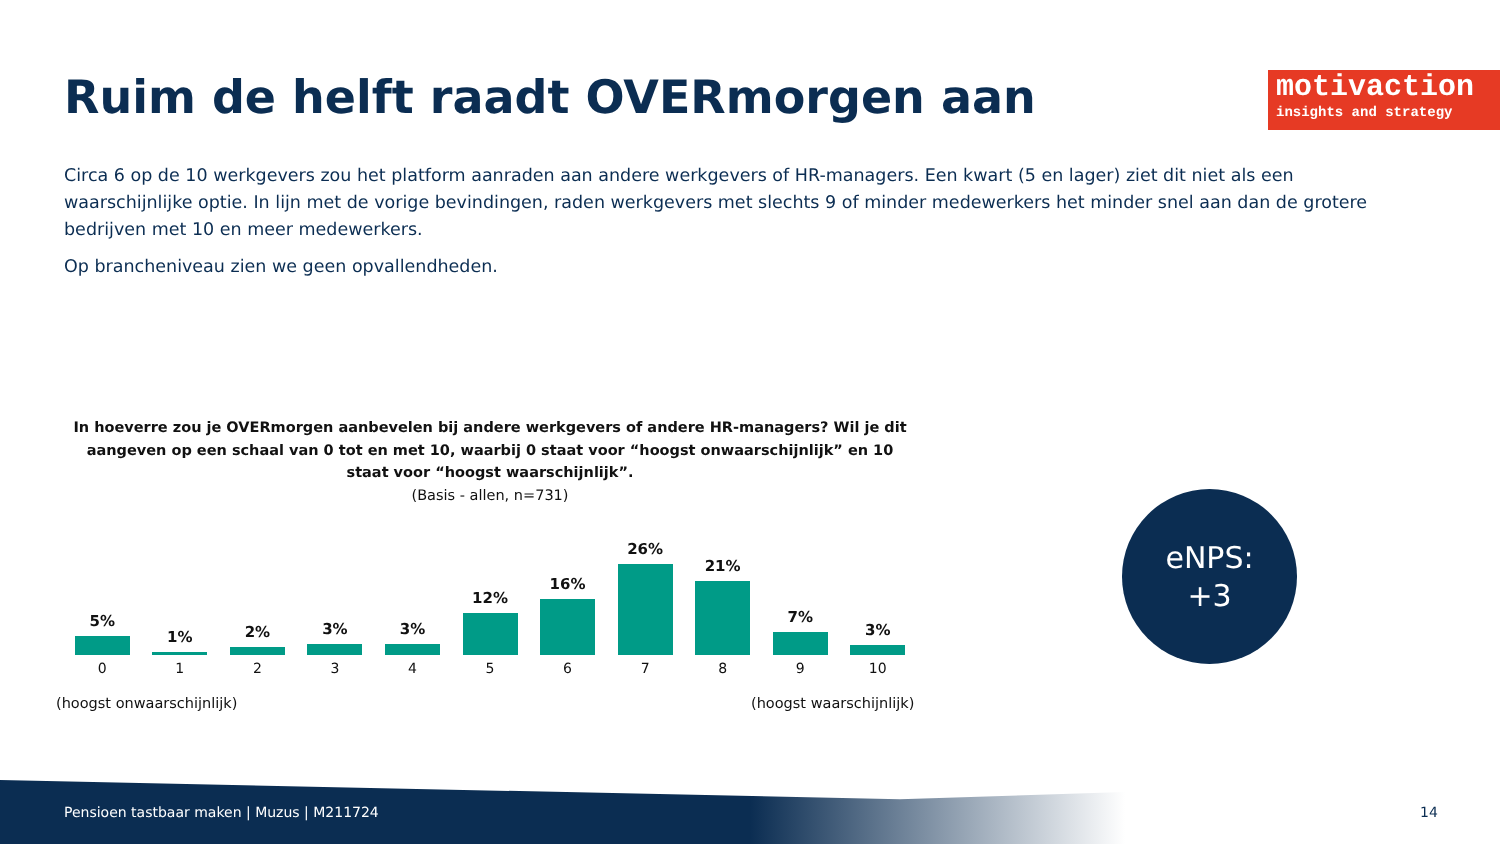Ruim de helft raadt OVERmorgen aan
motivaction
insights and strategy
Circa 6 op de 10 werkgevers zou het platform aanraden aan andere werkgevers of HR-managers. Een kwart (5 en lager) ziet dit niet als een waarschijnlijke optie. In lijn met de vorige bevindingen, raden werkgevers met slechts 9 of minder medewerkers het minder snel aan dan de grotere bedrijven met 10 en meer medewerkers.
Op brancheniveau zien we geen opvallendheden.
In hoeverre zou je OVERmorgen aanbevelen bij andere werkgevers of andere HR-managers? Wil je dit aangeven op een schaal van 0 tot en met 10, waarbij 0 staat voor “hoogst onwaarschijnlijk” en 10 staat voor “hoogst waarschijnlijk”.
(Basis - allen, n=731)
5% 1% 2% 3% 3% 12% 16% 26% 21% 7% 3%
0 1 2 3 4 5 6 7 8 9 10
(hoogst onwaarschijnlijk) (hoogst waarschijnlijk)
eNPS:
+3
Pensioen tastbaar maken | Muzus | M211724
14